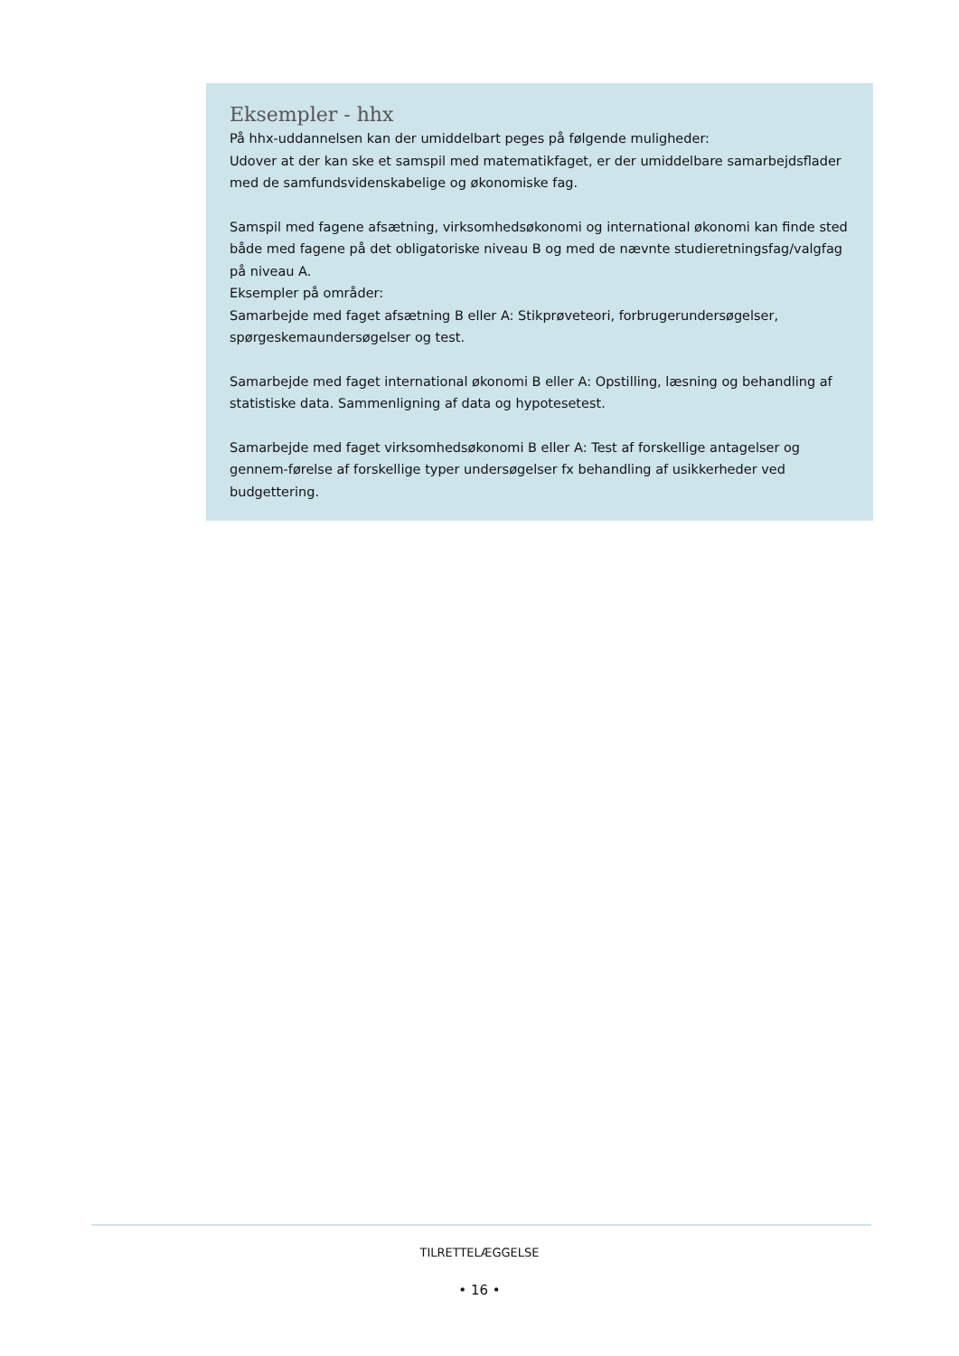Eksempler - hhx
På hhx-uddannelsen kan der umiddelbart peges på følgende muligheder:
Udover at der kan ske et samspil med matematikfaget, er der umiddelbare samarbejdsflader med de samfundsvidenskabelige og økonomiske fag.
Samspil med fagene afsætning, virksomhedsøkonomi og international økonomi kan finde sted både med fagene på det obligatoriske niveau B og med de nævnte studieretningsfag/valgfag på niveau A.
Eksempler på områder:
Samarbejde med faget afsætning B eller A: Stikprøveteori, forbrugerundersøgelser, spørgeskemaundersøgelser og test.
Samarbejde med faget international økonomi B eller A: Opstilling, læsning og behandling af statistiske data. Sammenligning af data og hypotesetest.
Samarbejde med faget virksomhedsøkonomi B eller A: Test af forskellige antagelser og gennem-førelse af forskellige typer undersøgelser fx behandling af usikkerheder ved budgettering.
TILRETTELÆGGELSE
• 16 •